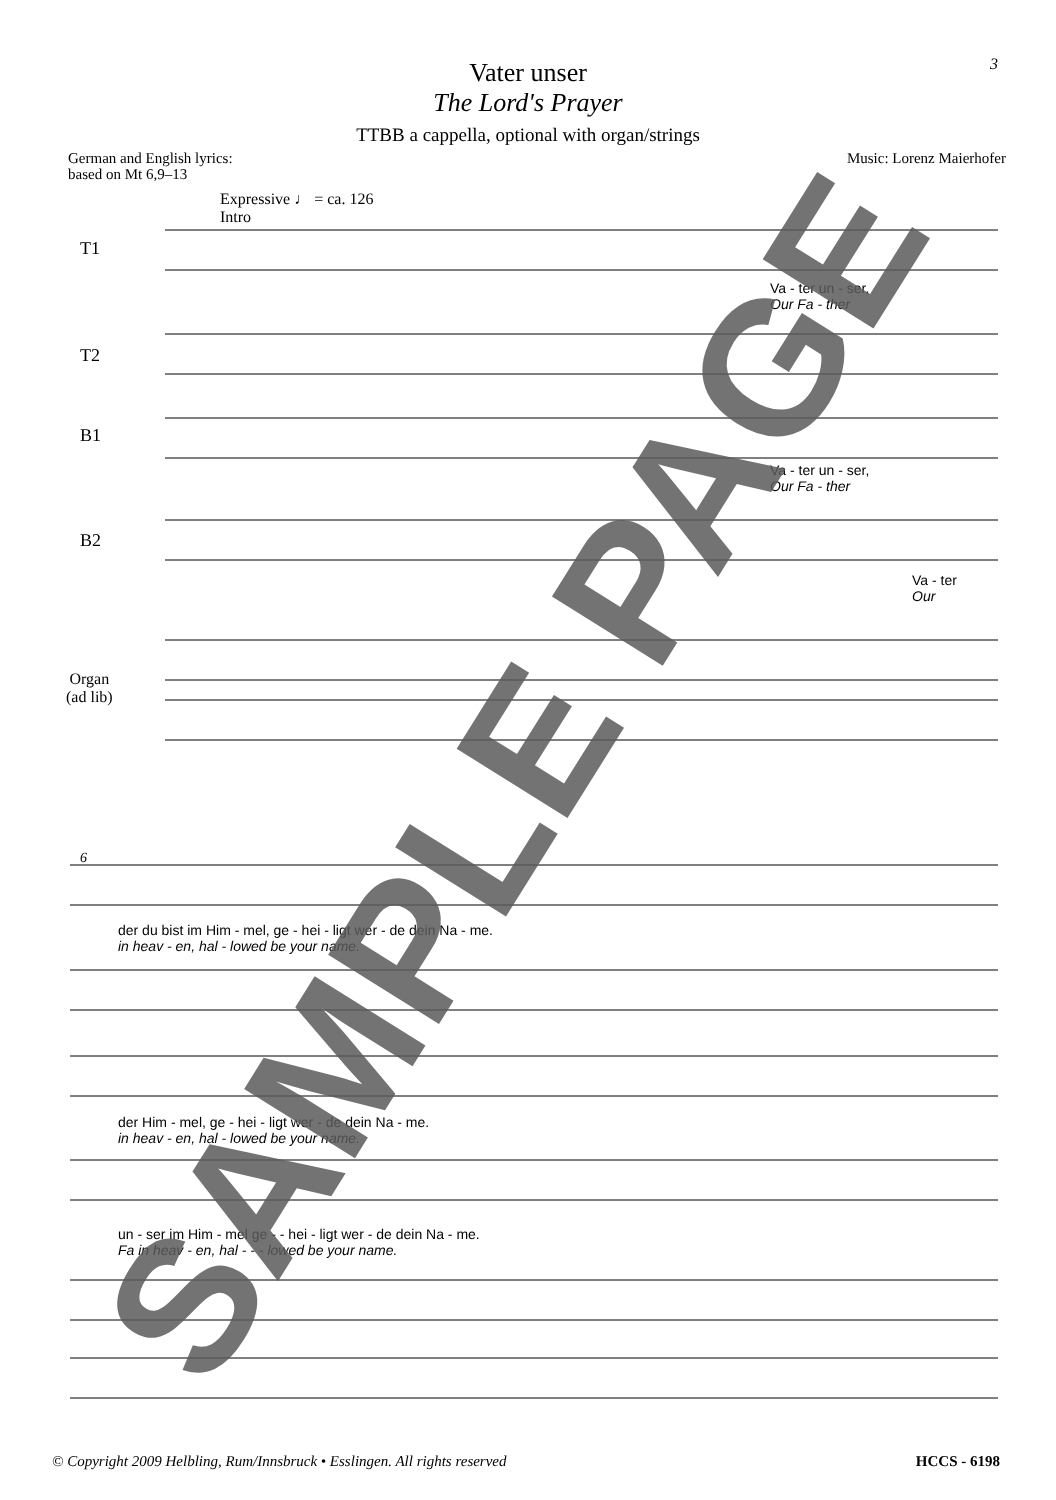3
Vater unser
The Lord's Prayer
TTBB a cappella, optional with organ/strings
German and English lyrics:
based on Mt 6,9–13 Music: Lorenz Maierhofer
Expressive ♩ = ca. 126
Intro
T1
T2
B1
B2
Organ
(ad lib)
Va - ter un - ser,
Our Fa - ther
Va - ter un - ser,
Our Fa - ther
Va - ter
Our
6
der du bist im Him - mel, ge - hei - ligt wer - de dein Na - me.
in heav - en, hal - lowed be your name.
der Him - mel, ge - hei - ligt wer - de dein Na - me.
in heav - en, hal - lowed be your name.
un - ser im Him - mel ge - - hei - ligt wer - de dein Na - me.
Fa in heav - en, hal - - - lowed be your name.
SAMPLE PAGE
© Copyright 2009 Helbling, Rum/Innsbruck • Esslingen. All rights reserved HCCS - 6198